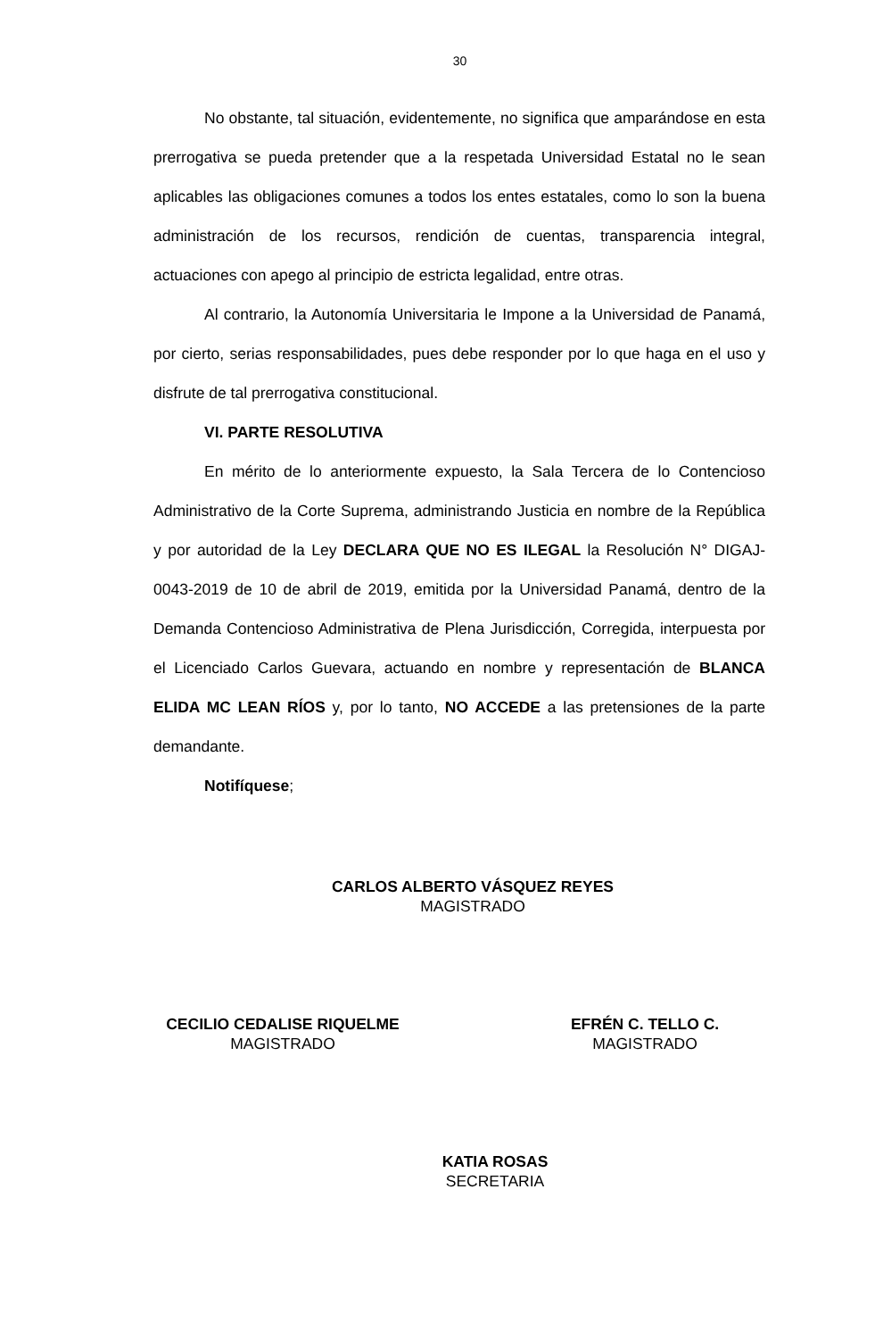30
No obstante, tal situación, evidentemente, no significa que amparándose en esta prerrogativa se pueda pretender que a la respetada Universidad Estatal no le sean aplicables las obligaciones comunes a todos los entes estatales, como lo son la buena administración de los recursos, rendición de cuentas, transparencia integral, actuaciones con apego al principio de estricta legalidad, entre otras.
Al contrario, la Autonomía Universitaria le Impone a la Universidad de Panamá, por cierto, serias responsabilidades, pues debe responder por lo que haga en el uso y disfrute de tal prerrogativa constitucional.
VI. PARTE RESOLUTIVA
En mérito de lo anteriormente expuesto, la Sala Tercera de lo Contencioso Administrativo de la Corte Suprema, administrando Justicia en nombre de la República y por autoridad de la Ley DECLARA QUE NO ES ILEGAL la Resolución N° DIGAJ-0043-2019 de 10 de abril de 2019, emitida por la Universidad Panamá, dentro de la Demanda Contencioso Administrativa de Plena Jurisdicción, Corregida, interpuesta por el Licenciado Carlos Guevara, actuando en nombre y representación de BLANCA ELIDA MC LEAN RÍOS y, por lo tanto, NO ACCEDE a las pretensiones de la parte demandante.
Notifíquese;
CARLOS ALBERTO VÁSQUEZ REYES
MAGISTRADO
CECILIO CEDALISE RIQUELME
MAGISTRADO
EFRÉN C. TELLO C.
MAGISTRADO
KATIA ROSAS
SECRETARIA